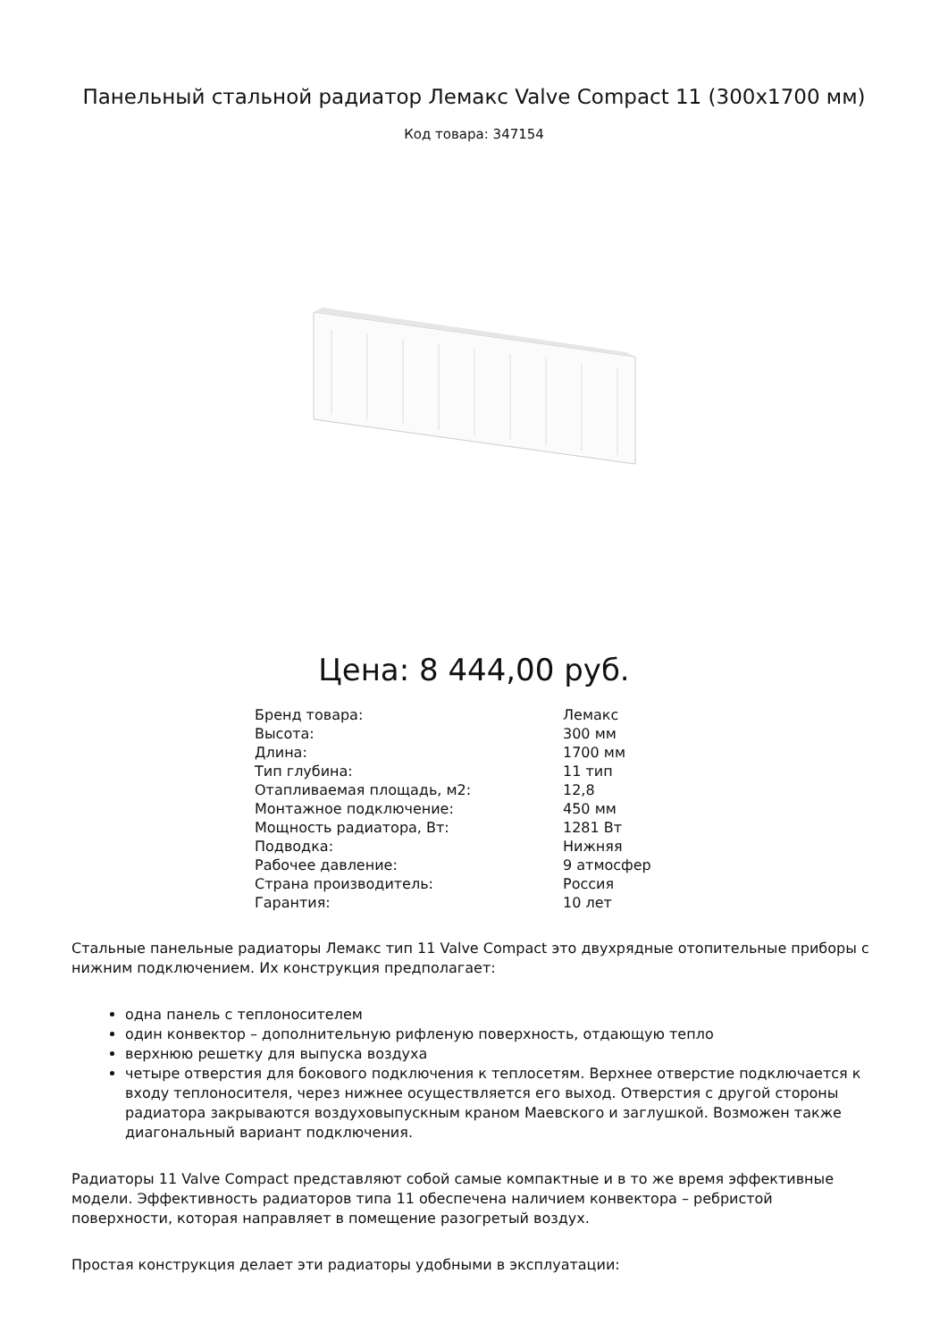Панельный стальной радиатор Лемакс Valve Compact 11 (300x1700 мм)
Код товара: 347154
Цена: 8 444,00 руб.
| Бренд товара: | Лемакс |
| Высота: | 300 мм |
| Длина: | 1700 мм |
| Тип глубина: | 11 тип |
| Отапливаемая площадь, м2: | 12,8 |
| Монтажное подключение: | 450 мм |
| Мощность радиатора, Вт: | 1281 Вт |
| Подводка: | Нижняя |
| Рабочее давление: | 9 атмосфер |
| Страна производитель: | Россия |
| Гарантия: | 10 лет |
Стальные панельные радиаторы Лемакс тип 11 Valve Compact это двухрядные отопительные приборы с нижним подключением. Их конструкция предполагает:
одна панель с теплоносителем
один конвектор – дополнительную рифленую поверхность, отдающую тепло
верхнюю решетку для выпуска воздуха
четыре отверстия для бокового подключения к теплосетям. Верхнее отверстие подключается к входу теплоносителя, через нижнее осуществляется его выход. Отверстия с другой стороны радиатора закрываются воздуховыпускным краном Маевского и заглушкой. Возможен также диагональный вариант подключения.
Радиаторы 11 Valve Compact представляют собой самые компактные и в то же время эффективные модели. Эффективность радиаторов типа 11 обеспечена наличием конвектора – ребристой поверхности, которая направляет в помещение разогретый воздух.
Простая конструкция делает эти радиаторы удобными в эксплуатации: